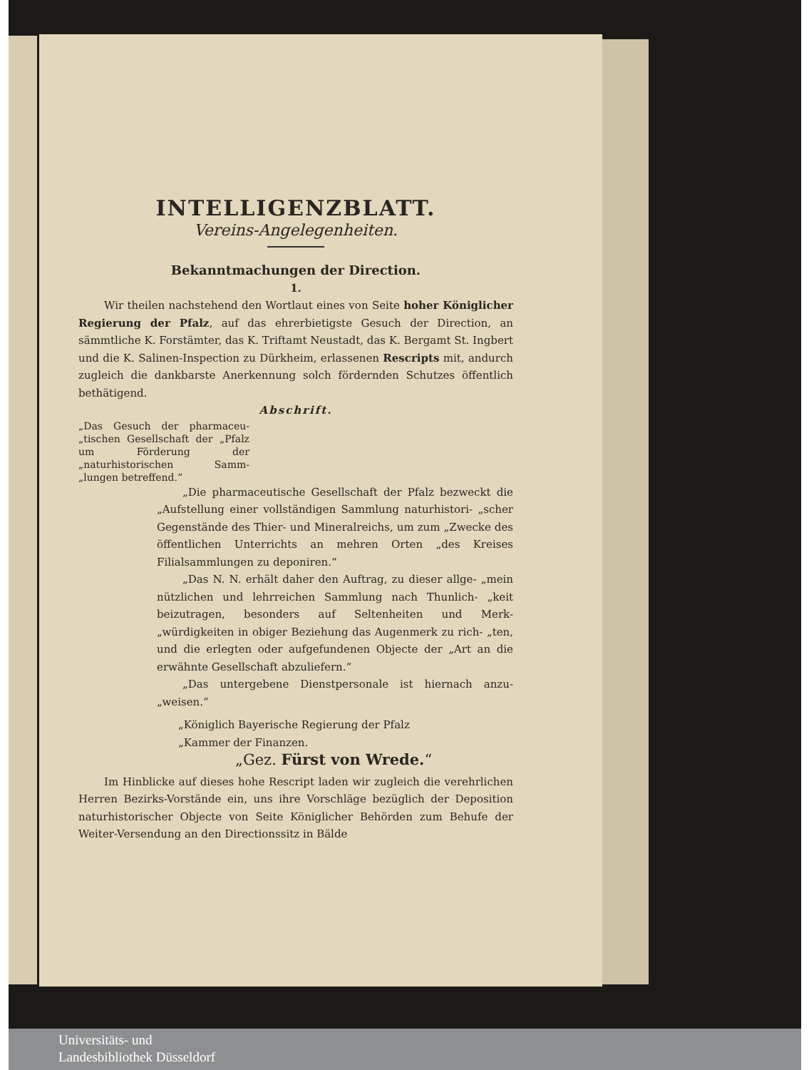INTELLIGENZBLATT.
Vereins-Angelegenheiten.
Bekanntmachungen der Direction.
1.
Wir theilen nachstehend den Wortlaut eines von Seite hoher Königlicher Regierung der Pfalz, auf das ehrerbietigste Gesuch der Direction, an sämmtliche K. Forstämter, das K. Triftamt Neustadt, das K. Bergamt St. Ingbert und die K. Salinen-Inspection zu Dürkheim, erlassenen Rescripts mit, andurch zugleich die dankbarste Anerkennung solch fördernden Schutzes öffentlich bethätigend.
Abschrift.
„Das Gesuch der pharmaceu- „tischen Gesellschaft der „Pfalz um Förderung der „naturhistorischen Samm- „lungen betreffend.“
„Die pharmaceutische Gesellschaft der Pfalz bezweckt die „Aufstellung einer vollständigen Sammlung naturhistori- „scher Gegenstände des Thier- und Mineralreichs, um zum „Zwecke des öffentlichen Unterrichts an mehren Orten „des Kreises Filialsammlungen zu deponiren.“
„Das N. N. erhält daher den Auftrag, zu dieser allge- „mein nützlichen und lehrreichen Sammlung nach Thunlich- „keit beizutragen, besonders auf Seltenheiten und Merk- „würdigkeiten in obiger Beziehung das Augenmerk zu rich- „ten, und die erlegten oder aufgefundenen Objecte der „Art an die erwähnte Gesellschaft abzuliefern.“
„Das untergebene Dienstpersonale ist hiernach anzu- „weisen.“
„Königlich Bayerische Regierung der Pfalz
„Kammer der Finanzen.
„Gez. Fürst von Wrede.“
Im Hinblicke auf dieses hohe Rescript laden wir zugleich die verehrlichen Herren Bezirks-Vorstände ein, uns ihre Vorschläge bezüglich der Deposition naturhistorischer Objecte von Seite Königlicher Behörden zum Behufe der Weiter-Versendung an den Directionssitz in Bälde
Universitäts- und
Landesbibliothek Düsseldorf